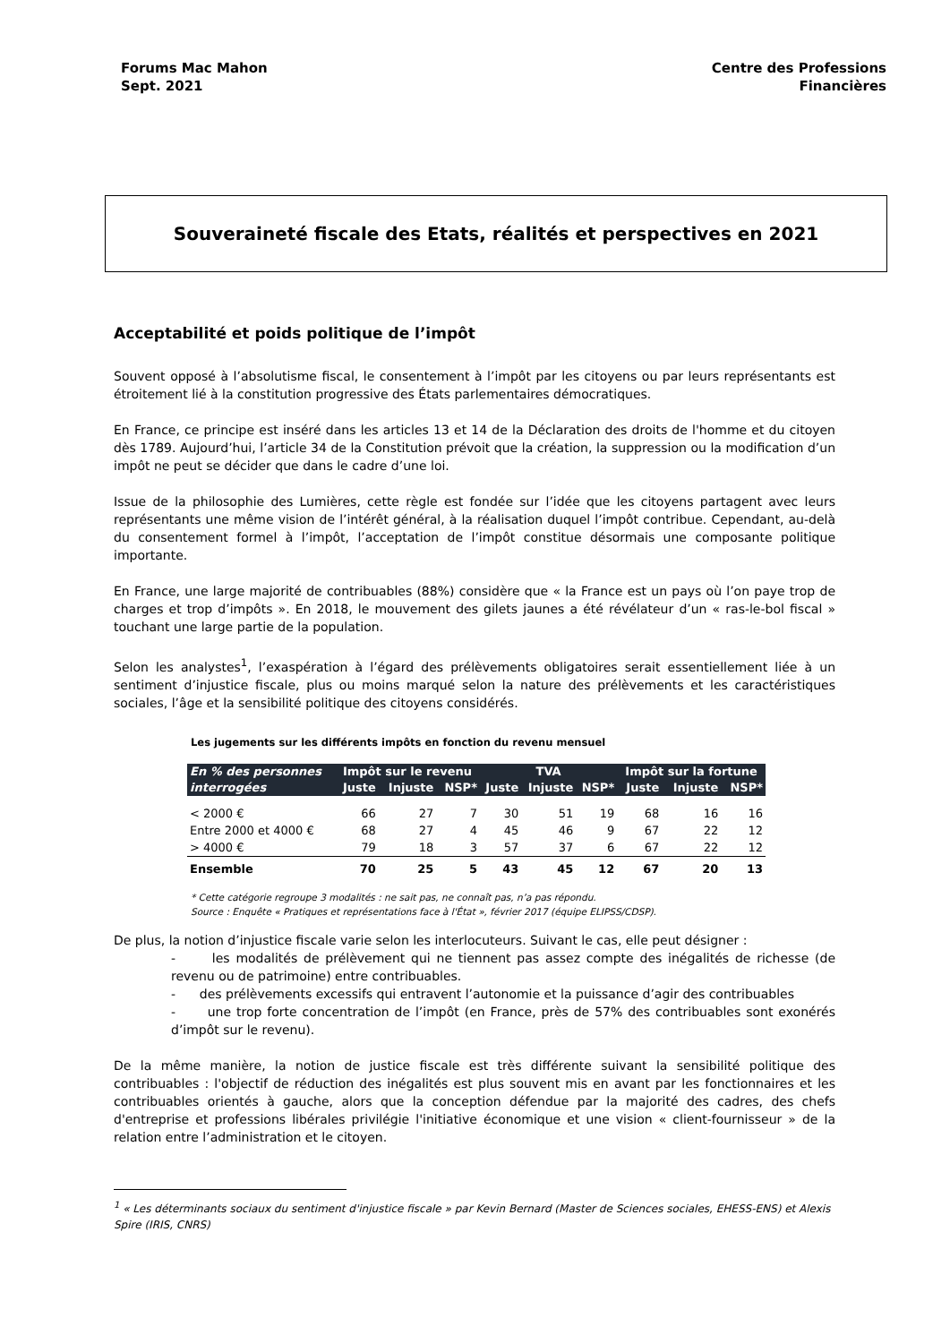Forums Mac Mahon
Sept. 2021
Centre des Professions
Financières
Souveraineté fiscale des Etats, réalités et perspectives en 2021
Acceptabilité et poids politique de l’impôt
Souvent opposé à l’absolutisme fiscal, le consentement à l’impôt par les citoyens ou par leurs représentants est étroitement lié à la constitution progressive des États parlementaires démocratiques.
En France, ce principe est inséré dans les articles 13 et 14 de la Déclaration des droits de l'homme et du citoyen dès 1789. Aujourd’hui, l’article 34 de la Constitution prévoit que la création, la suppression ou la modification d’un impôt ne peut se décider que dans le cadre d’une loi.
Issue de la philosophie des Lumières, cette règle est fondée sur l’idée que les citoyens partagent avec leurs représentants une même vision de l’intérêt général, à la réalisation duquel l’impôt contribue. Cependant, au-delà du consentement formel à l’impôt, l’acceptation de l’impôt constitue désormais une composante politique importante.
En France, une large majorité de contribuables (88%) considère que « la France est un pays où l’on paye trop de charges et trop d’impôts ». En 2018, le mouvement des gilets jaunes a été révélateur d’un « ras-le-bol fiscal » touchant une large partie de la population.
Selon les analystes<sup>1</sup>, l’exaspération à l’égard des prélèvements obligatoires serait essentiellement liée à un sentiment d’injustice fiscale, plus ou moins marqué selon la nature des prélèvements et les caractéristiques sociales, l’âge et la sensibilité politique des citoyens considérés.
Les jugements sur les différents impôts en fonction du revenu mensuel
| En % des personnes interrogées | Impôt sur le revenu | | | TVA | | | Impôt sur la fortune | | |
| --- | --- | --- | --- | --- | --- | --- | --- | --- | --- |
| | Juste | Injuste | NSP* | Juste | Injuste | NSP* | Juste | Injuste | NSP* |
| < 2000 € | 66 | 27 | 7 | 30 | 51 | 19 | 68 | 16 | 16 |
| Entre 2000 et 4000 € | 68 | 27 | 4 | 45 | 46 | 9 | 67 | 22 | 12 |
| > 4000 € | 79 | 18 | 3 | 57 | 37 | 6 | 67 | 22 | 12 |
| Ensemble | 70 | 25 | 5 | 43 | 45 | 12 | 67 | 20 | 13 |
* Cette catégorie regroupe 3 modalités : ne sait pas, ne connaît pas, n’a pas répondu.
Source : Enquête « Pratiques et représentations face à l'État », février 2017 (équipe ELIPSS/CDSP).
De plus, la notion d’injustice fiscale varie selon les interlocuteurs. Suivant le cas, elle peut désigner :
- les modalités de prélèvement qui ne tiennent pas assez compte des inégalités de richesse (de revenu ou de patrimoine) entre contribuables.
- des prélèvements excessifs qui entravent l’autonomie et la puissance d’agir des contribuables
- une trop forte concentration de l’impôt (en France, près de 57% des contribuables sont exonérés d’impôt sur le revenu).
De la même manière, la notion de justice fiscale est très différente suivant la sensibilité politique des contribuables : l'objectif de réduction des inégalités est plus souvent mis en avant par les fonctionnaires et les contribuables orientés à gauche, alors que la conception défendue par la majorité des cadres, des chefs d'entreprise et professions libérales privilégie l'initiative économique et une vision « client-fournisseur » de la relation entre l’administration et le citoyen.
<sup>1</sup> « Les déterminants sociaux du sentiment d'injustice fiscale » par Kevin Bernard (Master de Sciences sociales, EHESS-ENS) et Alexis Spire (IRIS, CNRS)